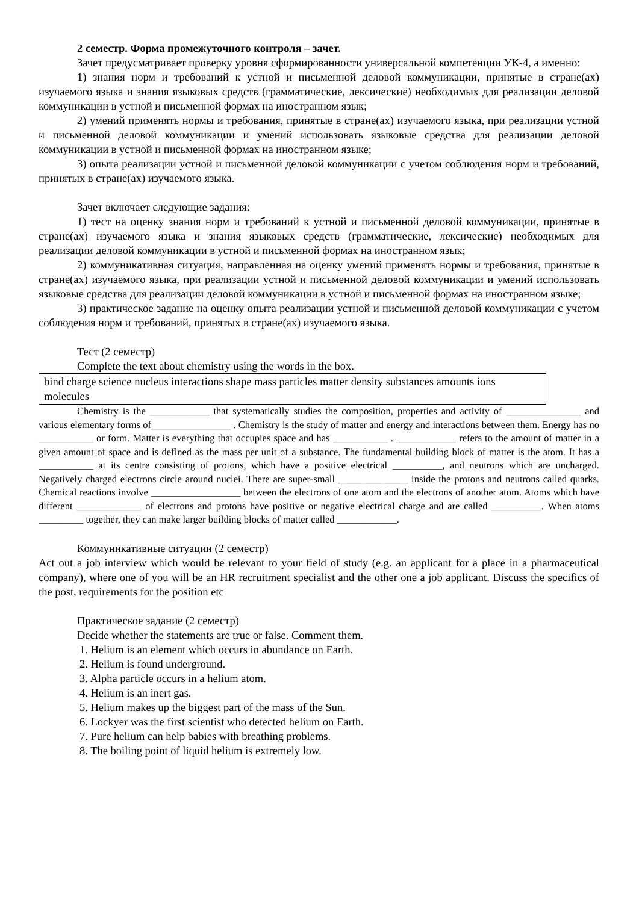2 семестр. Форма промежуточного контроля – зачет.
Зачет предусматривает проверку уровня сформированности универсальной компетенции УК-4, а именно:
1) знания норм и требований к устной и письменной деловой коммуникации, принятые в стране(ах) изучаемого языка и знания языковых средств (грамматические, лексические) необходимых для реализации деловой коммуникации в устной и письменной формах на иностранном язык;
2) умений применять нормы и требования, принятые в стране(ах) изучаемого языка, при реализации устной и письменной деловой коммуникации и умений использовать языковые средства для реализации деловой коммуникации в устной и письменной формах на иностранном языке;
3) опыта реализации устной и письменной деловой коммуникации с учетом соблюдения норм и требований, принятых в стране(ах) изучаемого языка.
Зачет включает следующие задания:
1) тест на оценку знания норм и требований к устной и письменной деловой коммуникации, принятые в стране(ах) изучаемого языка и знания языковых средств (грамматические, лексические) необходимых для реализации деловой коммуникации в устной и письменной формах на иностранном язык;
2) коммуникативная ситуация, направленная на оценку умений применять нормы и требования, принятые в стране(ах) изучаемого языка, при реализации устной и письменной деловой коммуникации и умений использовать языковые средства для реализации деловой коммуникации в устной и письменной формах на иностранном языке;
3) практическое задание на оценку опыта реализации устной и письменной деловой коммуникации с учетом соблюдения норм и требований, принятых в стране(ах) изучаемого языка.
Тест (2 семестр)
Complete the text about chemistry using the words in the box.
bind charge science nucleus interactions shape mass particles matter density substances amounts ions molecules
Chemistry is the ____________ that systematically studies the composition, properties and activity of _______________ and various elementary forms of________________ . Chemistry is the study of matter and energy and interactions between them. Energy has no ___________ or form. Matter is everything that occupies space and has ___________ . ____________ refers to the amount of matter in a given amount of space and is defined as the mass per unit of a substance. The fundamental building block of matter is the atom. It has a ___________ at its centre consisting of protons, which have a positive electrical __________, and neutrons which are uncharged. Negatively charged electrons circle around nuclei. There are super-small ______________ inside the protons and neutrons called quarks. Chemical reactions involve __________________ between the electrons of one atom and the electrons of another atom. Atoms which have different _____________ of electrons and protons have positive or negative electrical charge and are called __________. When atoms _________ together, they can make larger building blocks of matter called ____________.
Коммуникативные ситуации (2 семестр)
Act out a job interview which would be relevant to your field of study (e.g. an applicant for a place in a pharmaceutical company), where one of you will be an HR recruitment specialist and the other one a job applicant. Discuss the specifics of the post, requirements for the position etc
Практическое задание (2 семестр)
Decide whether the statements are true or false. Comment them.
1. Helium is an element which occurs in abundance on Earth.
2. Helium is found underground.
3. Alpha particle occurs in a helium atom.
4. Helium is an inert gas.
5. Helium makes up the biggest part of the mass of the Sun.
6. Lockyer was the first scientist who detected helium on Earth.
7. Pure helium can help babies with breathing problems.
8. The boiling point of liquid helium is extremely low.